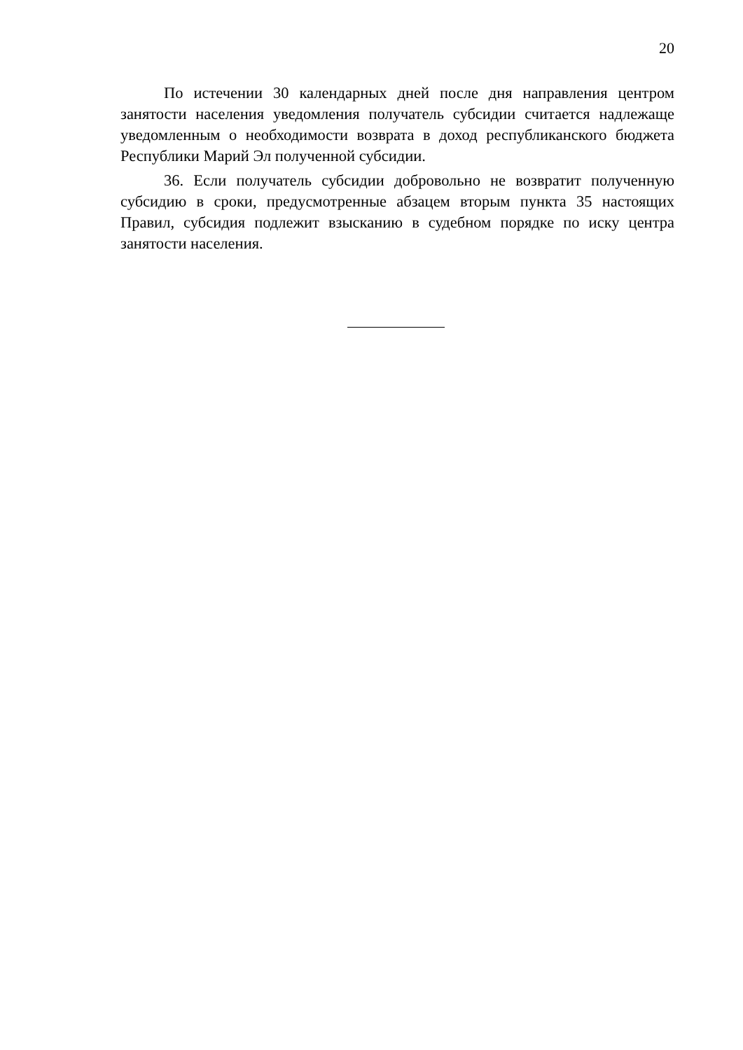20
По истечении 30 календарных дней после дня направления центром занятости населения уведомления получатель субсидии считается надлежаще уведомленным о необходимости возврата в доход республиканского бюджета Республики Марий Эл полученной субсидии.
36. Если получатель субсидии добровольно не возвратит полученную субсидию в сроки, предусмотренные абзацем вторым пункта 35 настоящих Правил, субсидия подлежит взысканию в судебном порядке по иску центра занятости населения.